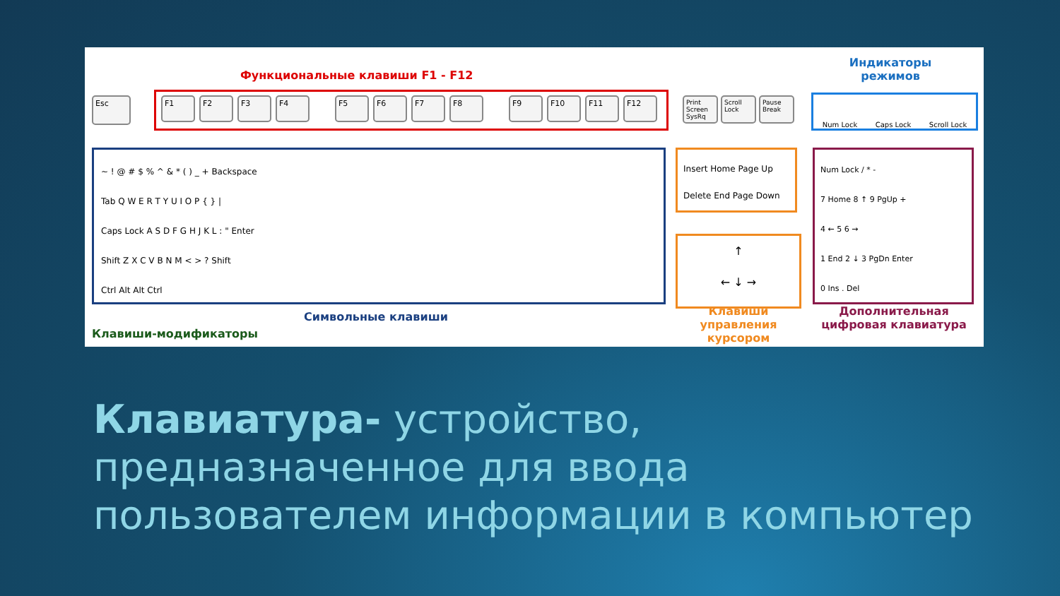Функциональные клавиши F1 - F12
Индикаторы режимов
Esc F1 F2 F3 F4 F5 F6 F7 F8 F9 F10 F11 F12
Print Screen SysRq
Scroll Lock
Pause Break
Num Lock Caps Lock Scroll Lock
~ ! @ # $ % ^ & * ( ) _ + Backspace
Tab Q W E R T Y U I O P { } |
Caps Lock A S D F G H J K L : " Enter
Shift Z X C V B N M < > ? Shift
Ctrl Alt Alt Ctrl
Insert Home Page Up
Delete End Page Down
↑
← ↓ →
Num Lock / * -
7 Home 8 ↑ 9 PgUp +
4 ← 5 6 →
1 End 2 ↓ 3 PgDn Enter
0 Ins . Del
Символьные клавиши
Клавиши-модификаторы
Клавиши управления курсором
Дополнительная цифровая клавиатура
Клавиатура- устройство, предназначенное для ввода пользователем информации в компьютер